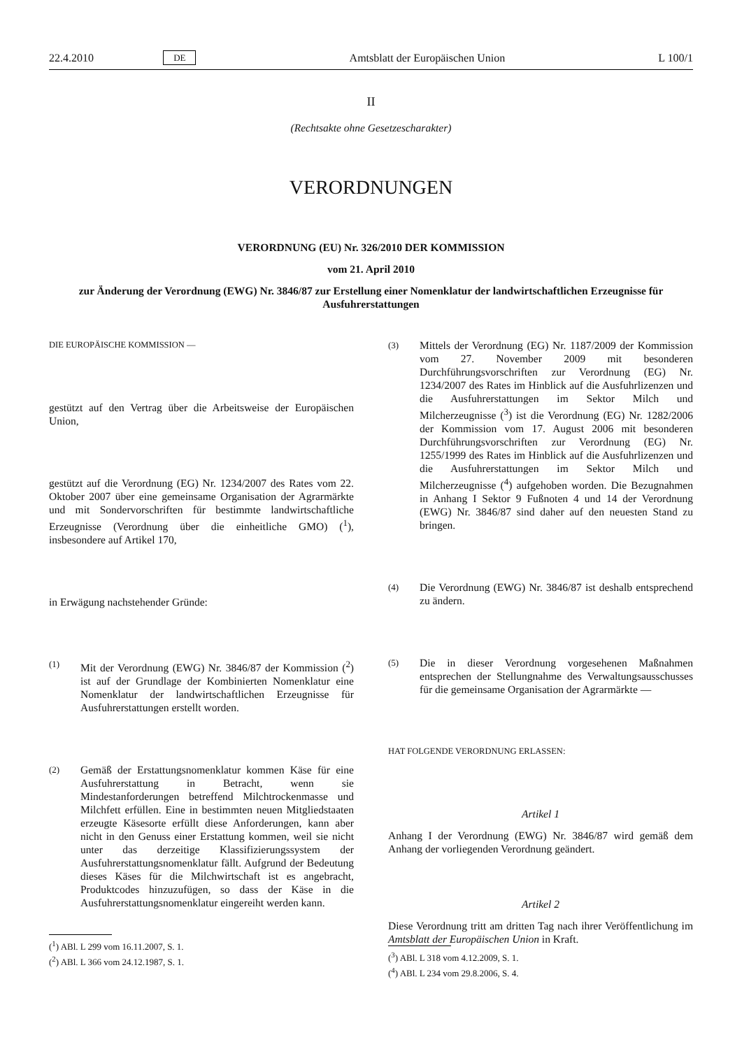22.4.2010 DE Amtsblatt der Europäischen Union L 100/1
II
(Rechtsakte ohne Gesetzescharakter)
VERORDNUNGEN
VERORDNUNG (EU) Nr. 326/2010 DER KOMMISSION
vom 21. April 2010
zur Änderung der Verordnung (EWG) Nr. 3846/87 zur Erstellung einer Nomenklatur der landwirtschaftlichen Erzeugnisse für Ausfuhrerstattungen
DIE EUROPÄISCHE KOMMISSION —
gestützt auf den Vertrag über die Arbeitsweise der Europäischen Union,
gestützt auf die Verordnung (EG) Nr. 1234/2007 des Rates vom 22. Oktober 2007 über eine gemeinsame Organisation der Agrarmärkte und mit Sondervorschriften für bestimmte landwirtschaftliche Erzeugnisse (Verordnung über die einheitliche GMO) (<sup>1</sup>), insbesondere auf Artikel 170,
in Erwägung nachstehender Gründe:
(1)
Mit der Verordnung (EWG) Nr. 3846/87 der Kommission (<sup>2</sup>) ist auf der Grundlage der Kombinierten Nomenklatur eine Nomenklatur der landwirtschaftlichen Erzeugnisse für Ausfuhrerstattungen erstellt worden.
(2)
Gemäß der Erstattungsnomenklatur kommen Käse für eine Ausfuhrerstattung in Betracht, wenn sie Mindestanforderungen betreffend Milchtrockenmasse und Milchfett erfüllen. Eine in bestimmten neuen Mitgliedstaaten erzeugte Käsesorte erfüllt diese Anforderungen, kann aber nicht in den Genuss einer Erstattung kommen, weil sie nicht unter das derzeitige Klassifizierungssystem der Ausfuhrerstattungsnomenklatur fällt. Aufgrund der Bedeutung dieses Käses für die Milchwirtschaft ist es angebracht, Produktcodes hinzuzufügen, so dass der Käse in die Ausfuhrerstattungsnomenklatur eingereiht werden kann.
(<sup>1</sup>) ABl. L 299 vom 16.11.2007, S. 1.
(<sup>2</sup>) ABl. L 366 vom 24.12.1987, S. 1.
(3)
Mittels der Verordnung (EG) Nr. 1187/2009 der Kommission vom 27. November 2009 mit besonderen Durchführungsvorschriften zur Verordnung (EG) Nr. 1234/2007 des Rates im Hinblick auf die Ausfuhrlizenzen und die Ausfuhrerstattungen im Sektor Milch und Milcherzeugnisse (<sup>3</sup>) ist die Verordnung (EG) Nr. 1282/2006 der Kommission vom 17. August 2006 mit besonderen Durchführungsvorschriften zur Verordnung (EG) Nr. 1255/1999 des Rates im Hinblick auf die Ausfuhrlizenzen und die Ausfuhrerstattungen im Sektor Milch und Milcherzeugnisse (<sup>4</sup>) aufgehoben worden. Die Bezugnahmen in Anhang I Sektor 9 Fußnoten 4 und 14 der Verordnung (EWG) Nr. 3846/87 sind daher auf den neuesten Stand zu bringen.
(4)
Die Verordnung (EWG) Nr. 3846/87 ist deshalb entsprechend zu ändern.
(5)
Die in dieser Verordnung vorgesehenen Maßnahmen entsprechen der Stellungnahme des Verwaltungsausschusses für die gemeinsame Organisation der Agrarmärkte —
HAT FOLGENDE VERORDNUNG ERLASSEN:
Artikel 1
Anhang I der Verordnung (EWG) Nr. 3846/87 wird gemäß dem Anhang der vorliegenden Verordnung geändert.
Artikel 2
Diese Verordnung tritt am dritten Tag nach ihrer Veröffentlichung im Amtsblatt der Europäischen Union in Kraft.
(<sup>3</sup>) ABl. L 318 vom 4.12.2009, S. 1.
(<sup>4</sup>) ABl. L 234 vom 29.8.2006, S. 4.